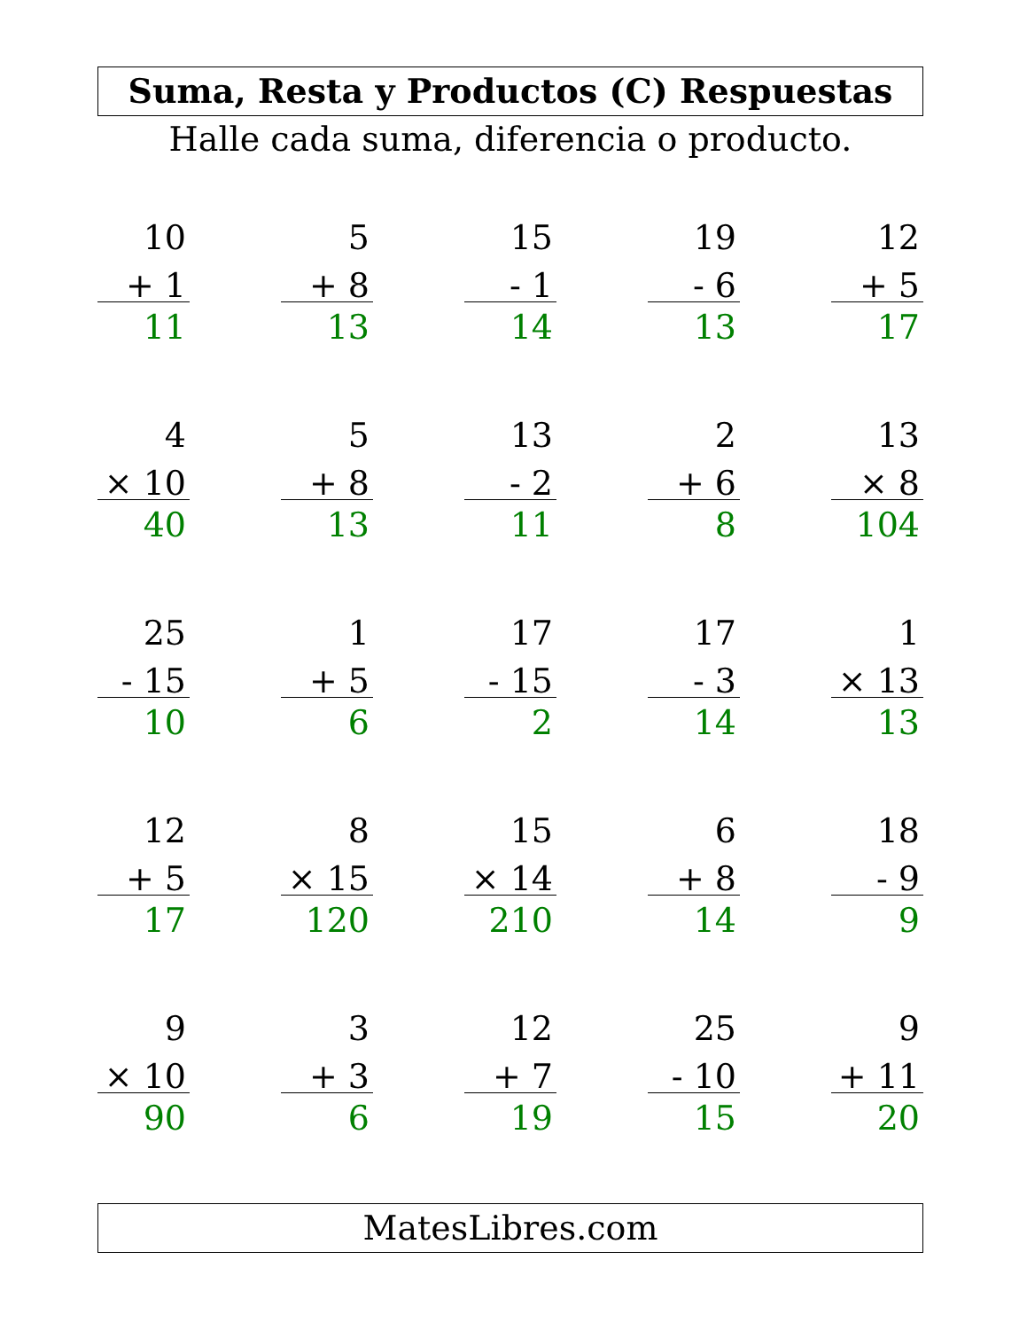Suma, Resta y Productos (C) Respuestas
Halle cada suma, diferencia o producto.
| 10 + 1 11 | | 5 + 8 13 | | 15 - 1 14 | | 19 - 6 13 | | 12 + 5 17 |
| 4 × 10 40 | | 5 + 8 13 | | 13 - 2 11 | | 2 + 6 8 | | 13 × 8 104 |
| 25 - 15 10 | | 1 + 5 6 | | 17 - 15 2 | | 17 - 3 14 | | 1 × 13 13 |
| 12 + 5 17 | | 8 × 15 120 | | 15 × 14 210 | | 6 + 8 14 | | 18 - 9 9 |
| 9 × 10 90 | | 3 + 3 6 | | 12 + 7 19 | | 25 - 10 15 | | 9 + 11 20 |
MatesLibres.com